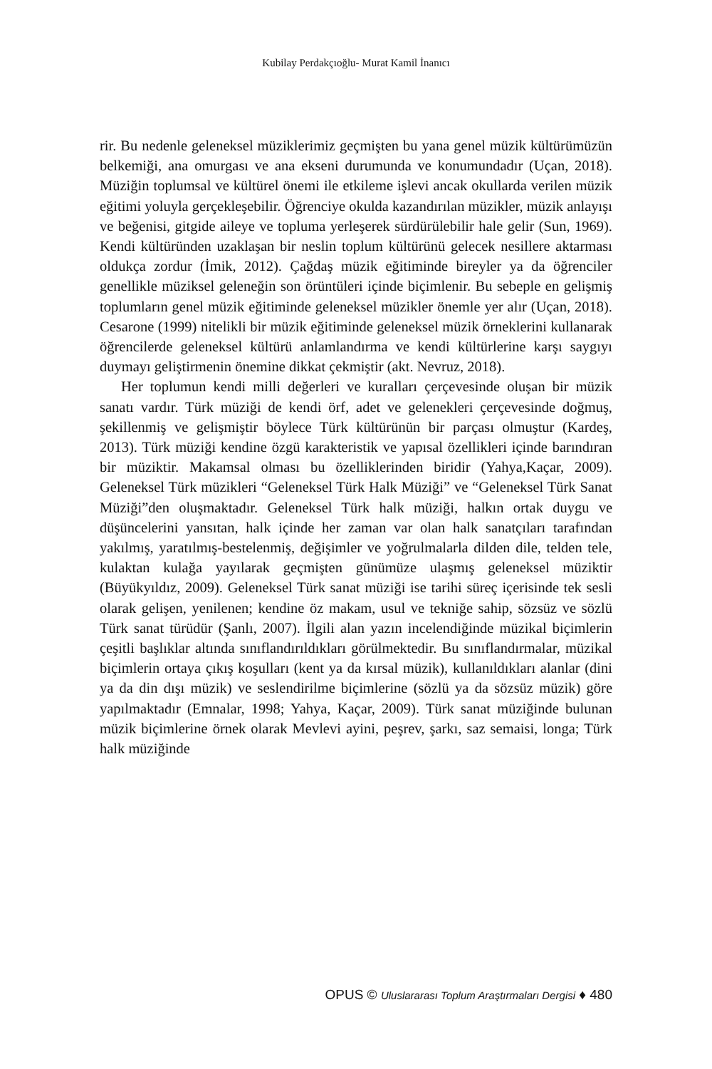Kubilay Perdakçıoğlu- Murat Kamil İnanıcı
rir. Bu nedenle geleneksel müziklerimiz geçmişten bu yana genel müzik kültürümüzün belkemiği, ana omurgası ve ana ekseni durumunda ve konumundadır (Uçan, 2018). Müziğin toplumsal ve kültürel önemi ile etkileme işlevi ancak okullarda verilen müzik eğitimi yoluyla gerçekleşebilir. Öğrenciye okulda kazandırılan müzikler, müzik anlayışı ve beğenisi, gitgide aileye ve topluma yerleşerek sürdürülebilir hale gelir (Sun, 1969). Kendi kültüründen uzaklaşan bir neslin toplum kültürünü gelecek nesillere aktarması oldukça zordur (İmik, 2012). Çağdaş müzik eğitiminde bireyler ya da öğrenciler genellikle müziksel geleneğin son örüntüleri içinde biçimlenir. Bu sebeple en gelişmiş toplumların genel müzik eğitiminde geleneksel müzikler önemle yer alır (Uçan, 2018). Cesarone (1999) nitelikli bir müzik eğitiminde geleneksel müzik örneklerini kullanarak öğrencilerde geleneksel kültürü anlamlandırma ve kendi kültürlerine karşı saygıyı duymayı geliştirmenin önemine dikkat çekmiştir (akt. Nevruz, 2018).
Her toplumun kendi milli değerleri ve kuralları çerçevesinde oluşan bir müzik sanatı vardır. Türk müziği de kendi örf, adet ve gelenekleri çerçevesinde doğmuş, şekillenmiş ve gelişmiştir böylece Türk kültürünün bir parçası olmuştur (Kardeş, 2013). Türk müziği kendine özgü karakteristik ve yapısal özellikleri içinde barındıran bir müziktir. Makamsal olması bu özelliklerinden biridir (Yahya,Kaçar, 2009). Geleneksel Türk müzikleri “Geleneksel Türk Halk Müziği” ve “Geleneksel Türk Sanat Müziği”den oluşmaktadır. Geleneksel Türk halk müziği, halkın ortak duygu ve düşüncelerini yansıtan, halk içinde her zaman var olan halk sanatçıları tarafından yakılmış, yaratılmış-bestelenmiş, değişimler ve yoğrulmalarla dilden dile, telden tele, kulaktan kulağa yayılarak geçmişten günümüze ulaşmış geleneksel müziktir (Büyükyıldız, 2009). Geleneksel Türk sanat müziği ise tarihi süreç içerisinde tek sesli olarak gelişen, yenilenen; kendine öz makam, usul ve tekniğe sahip, sözsüz ve sözlü Türk sanat türüdür (Şanlı, 2007). İlgili alan yazın incelendiğinde müzikal biçimlerin çeşitli başlıklar altında sınıflandırıldıkları görülmektedir. Bu sınıflandırmalar, müzikal biçimlerin ortaya çıkış koşulları (kent ya da kırsal müzik), kullanıldıkları alanlar (dini ya da din dışı müzik) ve seslendirilme biçimlerine (sözlü ya da sözsüz müzik) göre yapılmaktadır (Emnalar, 1998; Yahya, Kaçar, 2009). Türk sanat müziğinde bulunan müzik biçimlerine örnek olarak Mevlevi ayini, peşrev, şarkı, saz semaisi, longa; Türk halk müziğinde
OPUS © Uluslararası Toplum Araştırmaları Dergisi ♦ 480